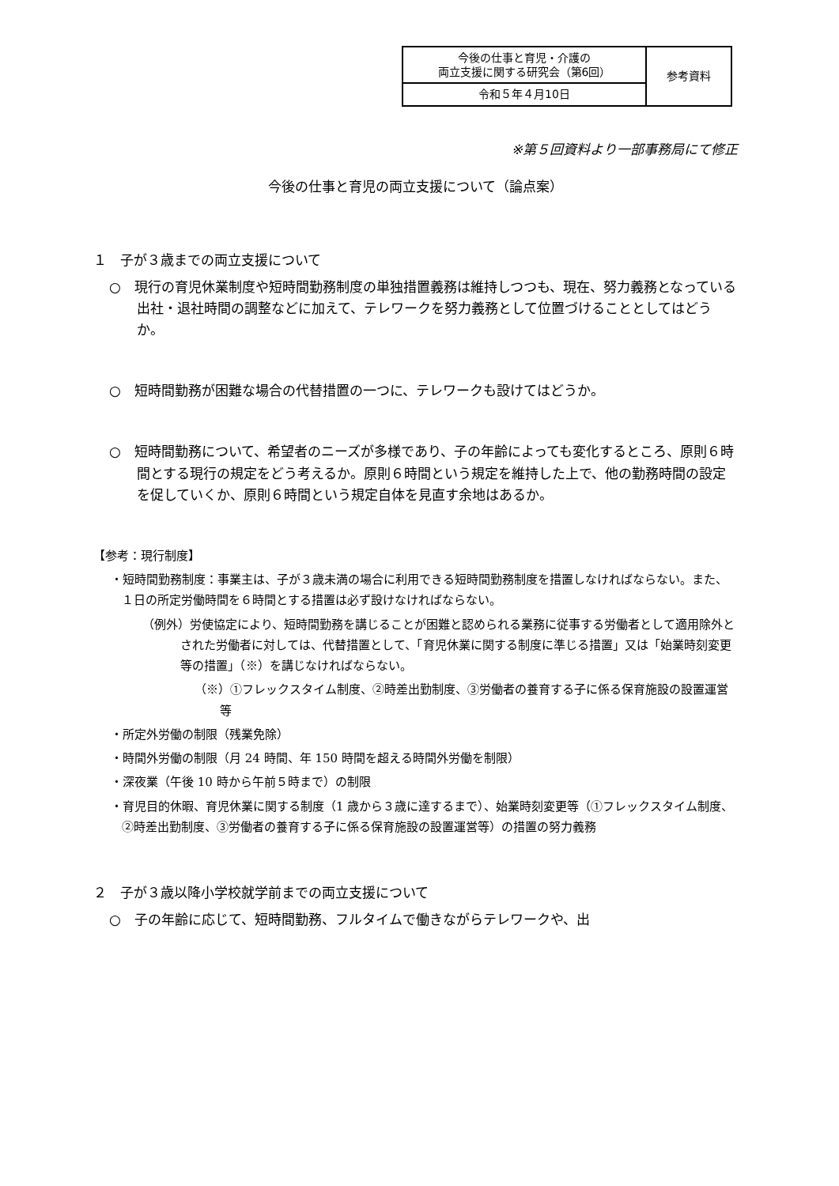| 今後の仕事と育児・介護の 両立支援に関する研究会（第6回） | 参考資料 |
| 令和５年４月10日 | |
※第５回資料より一部事務局にて修正
今後の仕事と育児の両立支援について（論点案）
１　子が３歳までの両立支援について
○　現行の育児休業制度や短時間勤務制度の単独措置義務は維持しつつも、現在、努力義務となっている出社・退社時間の調整などに加えて、テレワークを努力義務として位置づけることとしてはどうか。
○　短時間勤務が困難な場合の代替措置の一つに、テレワークも設けてはどうか。
○　短時間勤務について、希望者のニーズが多様であり、子の年齢によっても変化するところ、原則６時間とする現行の規定をどう考えるか。原則６時間という規定を維持した上で、他の勤務時間の設定を促していくか、原則６時間という規定自体を見直す余地はあるか。
【参考：現行制度】
・短時間勤務制度：事業主は、子が３歳未満の場合に利用できる短時間勤務制度を措置しなければならない。また、１日の所定労働時間を６時間とする措置は必ず設けなければならない。
（例外）労使協定により、短時間勤務を講じることが困難と認められる業務に従事する労働者として適用除外とされた労働者に対しては、代替措置として、「育児休業に関する制度に準じる措置」又は「始業時刻変更等の措置」（※）を講じなければならない。
（※）①フレックスタイム制度、②時差出勤制度、③労働者の養育する子に係る保育施設の設置運営等
・所定外労働の制限（残業免除）
・時間外労働の制限（月 24 時間、年 150 時間を超える時間外労働を制限）
・深夜業（午後 10 時から午前５時まで）の制限
・育児目的休暇、育児休業に関する制度（1 歳から３歳に達するまで）、始業時刻変更等（①フレックスタイム制度、②時差出勤制度、③労働者の養育する子に係る保育施設の設置運営等）の措置の努力義務
２　子が３歳以降小学校就学前までの両立支援について
○　子の年齢に応じて、短時間勤務、フルタイムで働きながらテレワークや、出